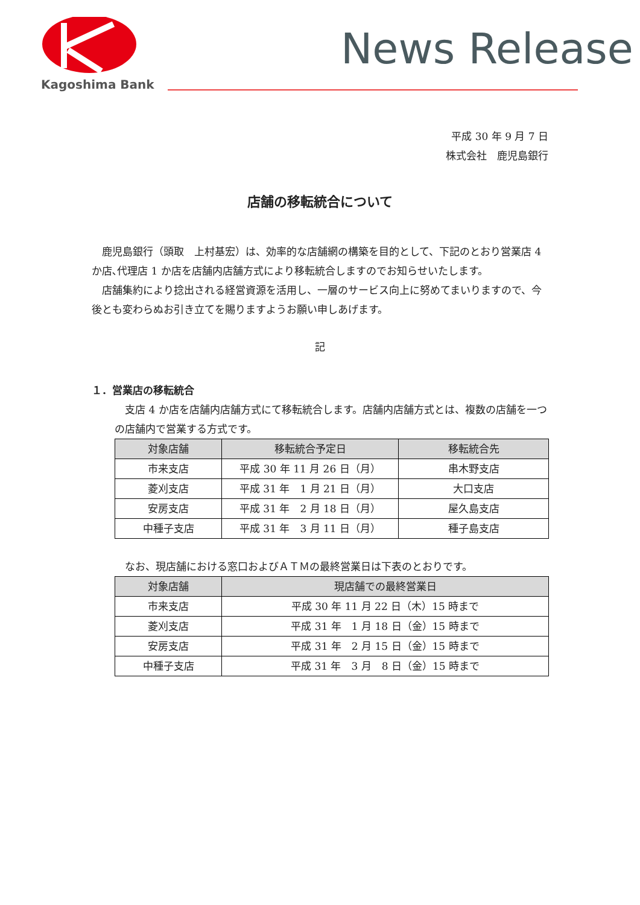Kagoshima Bank
News Release
平成 30 年 9 月 7 日
株式会社　鹿児島銀行
店舗の移転統合について
鹿児島銀行（頭取　上村基宏）は、効率的な店舗網の構築を目的として、下記のとおり営業店 4 か店､代理店 1 か店を店舗内店舗方式により移転統合しますのでお知らせいたします。
店舗集約により捻出される経営資源を活用し、一層のサービス向上に努めてまいりますので、今後とも変わらぬお引き立てを賜りますようお願い申しあげます。
記
１．営業店の移転統合
支店 4 か店を店舗内店舗方式にて移転統合します。店舗内店舗方式とは、複数の店舗を一つの店舗内で営業する方式です。
| 対象店舗 | 移転統合予定日 | 移転統合先 |
| --- | --- | --- |
| 市来支店 | 平成 30 年 11 月 26 日（月） | 串木野支店 |
| 菱刈支店 | 平成 31 年 1 月 21 日（月） | 大口支店 |
| 安房支店 | 平成 31 年 2 月 18 日（月） | 屋久島支店 |
| 中種子支店 | 平成 31 年 3 月 11 日（月） | 種子島支店 |
なお、現店舗における窓口およびＡＴＭの最終営業日は下表のとおりです。
| 対象店舗 | 現店舗での最終営業日 |
| --- | --- |
| 市来支店 | 平成 30 年 11 月 22 日（木）15 時まで |
| 菱刈支店 | 平成 31 年 1 月 18 日（金）15 時まで |
| 安房支店 | 平成 31 年 2 月 15 日（金）15 時まで |
| 中種子支店 | 平成 31 年 3 月 8 日（金）15 時まで |